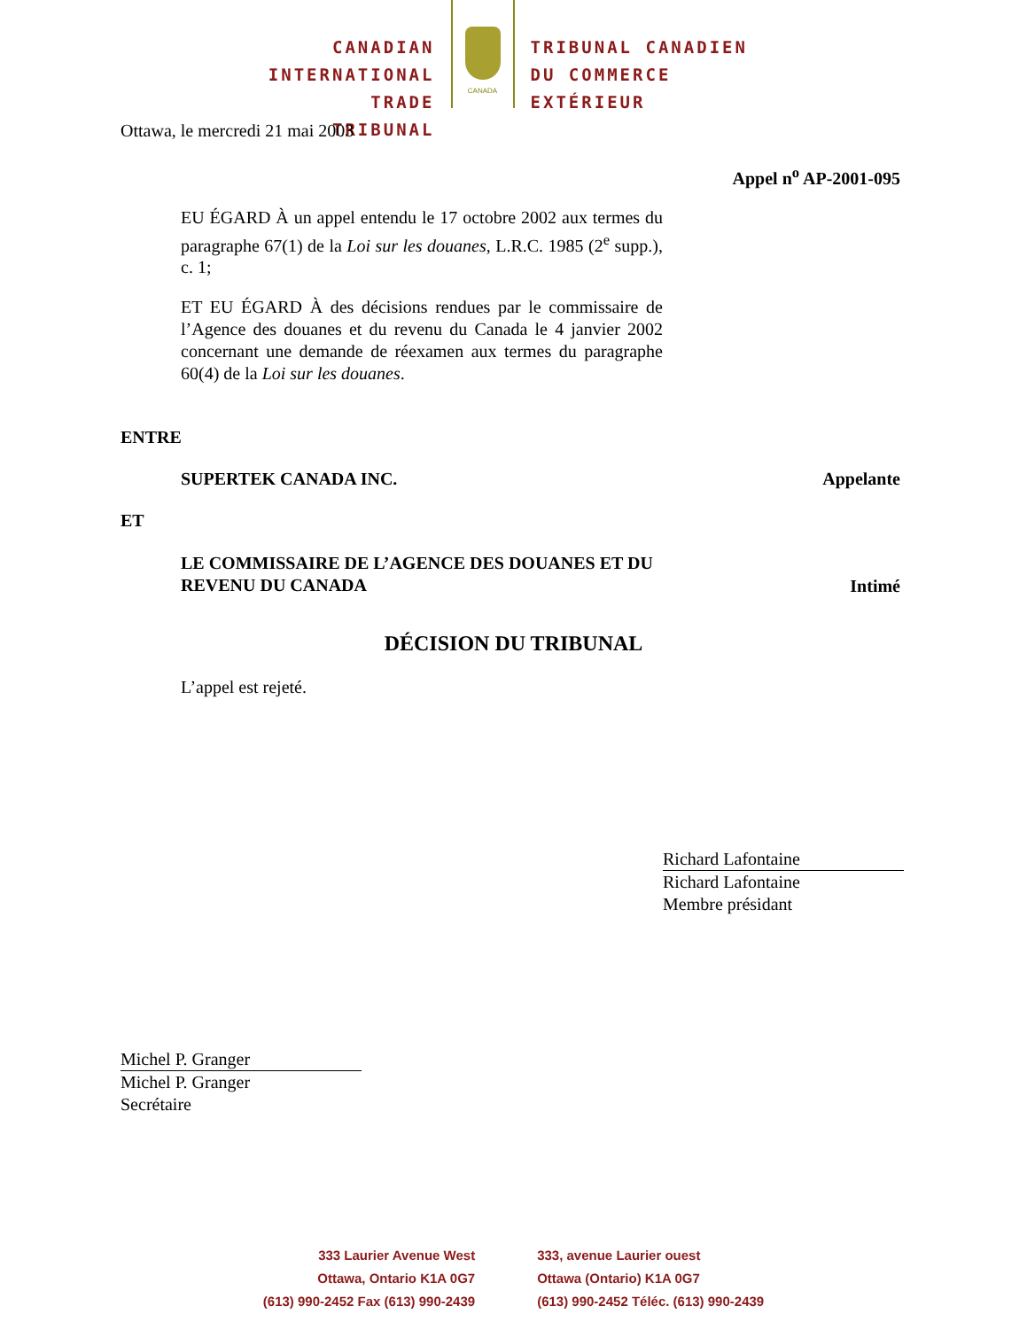CANADIAN
INTERNATIONAL
TRADE TRIBUNAL
CANADA
TRIBUNAL CANADIEN
DU COMMERCE
EXTÉRIEUR
Ottawa, le mercredi 21 mai 2003
Appel n<sup>o</sup> AP-2001-095
EU ÉGARD À un appel entendu le 17 octobre 2002 aux termes du paragraphe 67(1) de la Loi sur les douanes, L.R.C. 1985 (2<sup>e</sup> supp.), c. 1;
ET EU ÉGARD À des décisions rendues par le commissaire de l’Agence des douanes et du revenu du Canada le 4 janvier 2002 concernant une demande de réexamen aux termes du paragraphe 60(4) de la Loi sur les douanes.
ENTRE
SUPERTEK CANADA INC. Appelante
ET
LE COMMISSAIRE DE L’AGENCE DES DOUANES ET DU REVENU DU CANADA Intimé
DÉCISION DU TRIBUNAL
L’appel est rejeté.
Richard Lafontaine
Richard Lafontaine
Membre présidant
Michel P. Granger
Michel P. Granger
Secrétaire
333 Laurier Avenue West
Ottawa, Ontario K1A 0G7
(613) 990-2452 Fax (613) 990-2439
333, avenue Laurier ouest
Ottawa (Ontario) K1A 0G7
(613) 990-2452 Téléc. (613) 990-2439